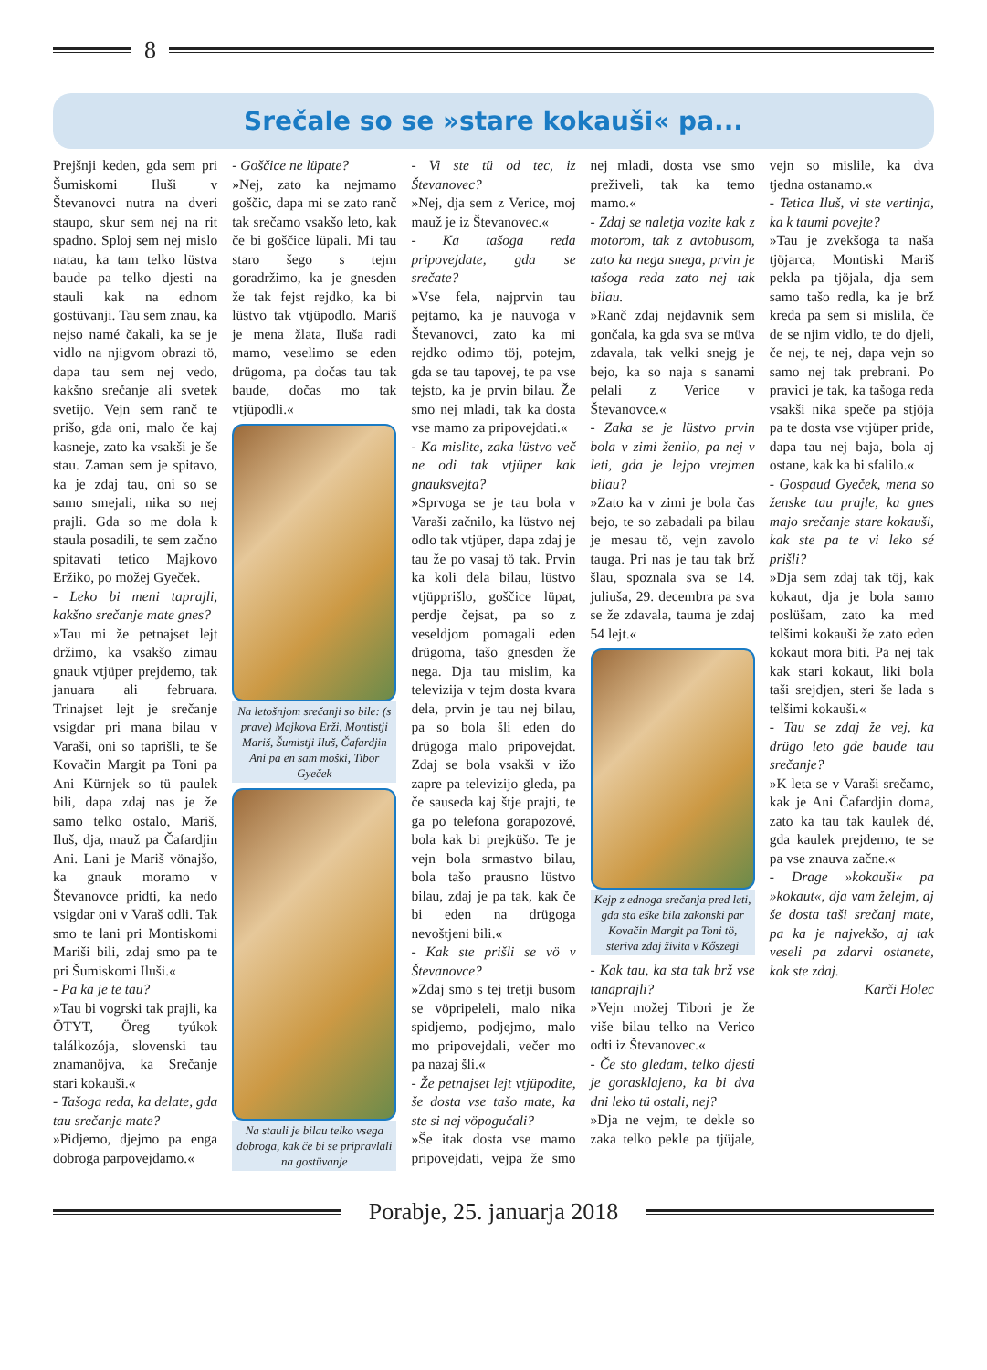8
Srečale so se »stare kokauši« pa...
Prejšnji keden, gda sem pri Šumiskomi Iluši v Števanovci nutra na dveri staupo, skur sem nej na rit spadno. Sploj sem nej mislo natau, ka tam telko lüstva baude pa telko djesti na stauli kak na ednom gostüvanji. Tau sem znau, ka nejso namé čakali, ka se je vidlo na njigvom obrazi tö, dapa tau sem nej vedo, kakšno srečanje ali svetek svetijo. Vejn sem ranč te prišo, gda oni, malo če kaj kasneje, zato ka vsakši je še stau. Zaman sem je spitavo, ka je zdaj tau, oni so se samo smejali, nika so nej prajli. Gda so me dola k staula posadili, te sem začno spitavati tetico Majkovo Eržiko, po možej Gyeček.
- Leko bi meni taprajli, kakšno srečanje mate gnes?
»Tau mi že petnajset lejt držimo, ka vsakšo zimau gnauk vtjüper prejdemo, tak januara ali februara. Trinajset lejt je srečanje vsigdar pri mana bilau v Varaši, oni so taprišli, te še Kovačin Margit pa Toni pa Ani Kürnjek so tü paulek bili, dapa zdaj nas je že samo telko ostalo, Mariš, Iluš, dja, mauž pa Čafardjin Ani. Lani je Mariš vönajšo, ka gnauk moramo v Števanovce pridti, ka nedo vsigdar oni v Varaš odli. Tak smo te lani pri Montiskomi Mariši bili, zdaj smo pa te pri Šumiskomi Iluši.«
- Pa ka je te tau?
»Tau bi vogrski tak prajli, ka ÖTYT, Öreg tyúkok találkozója, slovenski tau znamanöjva, ka Srečanje stari kokauši.«
- Tašoga reda, ka delate, gda tau srečanje mate?
»Pidjemo, djejmo pa enga dobroga parpovejdamo.«
- Goščice ne lüpate?
»Nej, zato ka nejmamo goščic, dapa mi se zato ranč tak srečamo vsakšo leto, kak če bi goščice lüpali. Mi tau staro šego s tejm goradržimo, ka je gnesden že tak fejst rejdko, ka bi lüstvo tak vtjüpodlo. Mariš je mena žlata, Iluša radi mamo, veselimo se eden drügoma, pa dočas tau tak baude, dočas mo tak vtjüpodli.«
Na letošnjom srečanji so bile: (s prave) Majkova Erži, Montistji Mariš, Šumistji Iluš, Čafardjin Ani pa en sam moški, Tibor Gyeček
Na stauli je bilau telko vsega dobroga, kak če bi se pripravlali na gostüvanje
- Vi ste tü od tec, iz Števanovec?
»Nej, dja sem z Verice, moj mauž je iz Števanovec.«
- Ka tašoga reda pripovejdate, gda se srečate?
»Vse fela, najprvin tau pejtamo, ka je nauvoga v Števanovci, zato ka mi rejdko odimo töj, potejm, gda se tau tapovej, te pa vse tejsto, ka je prvin bilau. Že smo nej mladi, tak ka dosta vse mamo za pripovejdati.«
- Ka mislite, zaka lüstvo več ne odi tak vtjüper kak gnauksvejta?
»Sprvoga se je tau bola v Varaši začnilo, ka lüstvo nej odlo tak vtjüper, dapa zdaj je tau že po vasaj tö tak. Prvin ka koli dela bilau, lüstvo vtjüpprišlo, goščice lüpat, perdje čejsat, pa so z veseldjom pomagali eden drügoma, tašo gnesden že nega. Dja tau mislim, ka televizija v tejm dosta kvara dela, prvin je tau nej bilau, pa so bola šli eden do drügoga malo pripovejdat. Zdaj se bola vsakši v ižo zapre pa televizijo gleda, pa če sauseda kaj štje prajti, te ga po telefona gorapozové, bola kak bi prejküšo. Te je vejn bola srmastvo bilau, bola tašo prausno lüstvo bilau, zdaj je pa tak, kak če bi eden na drügoga nevoštjeni bili.«
- Kak ste prišli se vö v Števanovce?
»Zdaj smo s tej tretji busom se vöpripeleli, malo nika spidjemo, podjejmo, malo mo pripovejdali, večer mo pa nazaj šli.«
- Že petnajset lejt vtjüpodite, še dosta vse tašo mate, ka ste si nej vöpogučali?
»Še itak dosta vse mamo pripovejdati, vejpa že smo nej mladi, dosta vse smo preživeli, tak ka temo mamo.«
- Zdaj se naletja vozite kak z motorom, tak z avtobusom, zato ka nega snega, prvin je tašoga reda zato nej tak bilau.
»Ranč zdaj nejdavnik sem gončala, ka gda sva se müva zdavala, tak velki snejg je bejo, ka so naja s sanami pelali z Verice v Števanovce.«
- Zaka se je lüstvo prvin bola v zimi ženilo, pa nej v leti, gda je lejpo vrejmen bilau?
»Zato ka v zimi je bola čas bejo, te so zabadali pa bilau je mesau tö, vejn zavolo tauga. Pri nas je tau tak brž šlau, spoznala sva se 14. juliuša, 29. decembra pa sva se že zdavala, tauma je zdaj 54 lejt.«
Kejp z ednoga srečanja pred leti, gda sta eške bila zakonski par Kovačin Margit pa Toni tö, steriva zdaj živita v Kőszegi
- Kak tau, ka sta tak brž vse tanaprajli?
»Vejn možej Tibori je že više bilau telko na Verico odti iz Števanovec.«
- Če sto gledam, telko djesti je gorasklajeno, ka bi dva dni leko tü ostali, nej?
»Dja ne vejm, te dekle so zaka telko pekle pa tjüjale, vejn so mislile, ka dva tjedna ostanamo.«
- Tetica Iluš, vi ste vertinja, ka k taumi povejte?
»Tau je zvekšoga ta naša tjöjarca, Montiski Mariš pekla pa tjöjala, dja sem samo tašo redla, ka je brž kreda pa sem si mislila, če de se njim vidlo, te do djeli, če nej, te nej, dapa vejn so samo nej tak prebrani. Po pravici je tak, ka tašoga reda vsakši nika speče pa stjöja pa te dosta vse vtjüper pride, dapa tau nej baja, bola aj ostane, kak ka bi sfalilo.«
- Gospaud Gyeček, mena so ženske tau prajle, ka gnes majo srečanje stare kokauši, kak ste pa te vi leko sé prišli?
»Dja sem zdaj tak töj, kak kokaut, dja je bola samo poslüšam, zato ka med telšimi kokauši že zato eden kokaut mora biti. Pa nej tak kak stari kokaut, liki bola taši srejdjen, steri še lada s telšimi kokauši.«
- Tau se zdaj že vej, ka drügo leto gde baude tau srečanje?
»K leta se v Varaši srečamo, kak je Ani Čafardjin doma, zato ka tau tak kaulek dé, gda kaulek prejdemo, te se pa vse znauva začne.«
- Drage »kokauši« pa »kokaut«, dja vam želejm, aj še dosta taši srečanj mate, pa ka je najvekšo, aj tak veseli pa zdarvi ostanete, kak ste zdaj.
Karči Holec
Porabje, 25. januarja 2018